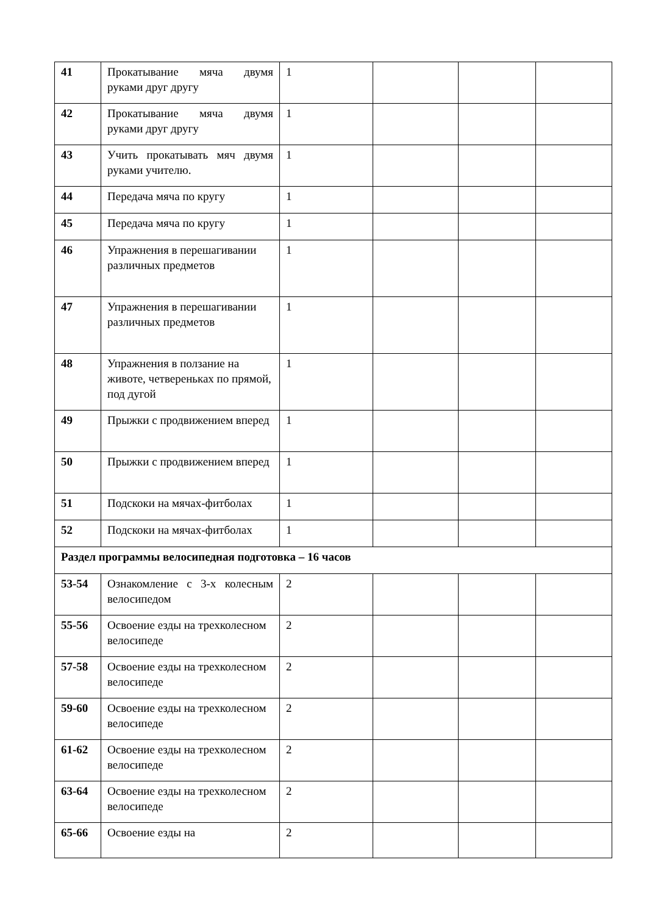| 41 | Прокатывание мяча двумя руками друг другу | 1 | | | |
| 42 | Прокатывание мяча двумя руками друг другу | 1 | | | |
| 43 | Учить прокатывать мяч двумя руками учителю. | 1 | | | |
| 44 | Передача мяча по кругу | 1 | | | |
| 45 | Передача мяча по кругу | 1 | | | |
| 46 | Упражнения в перешагивании различных предметов | 1 | | | |
| 47 | Упражнения в перешагивании различных предметов | 1 | | | |
| 48 | Упражнения в ползание на животе, четвереньках по прямой, под дугой | 1 | | | |
| 49 | Прыжки с продвижением вперед | 1 | | | |
| 50 | Прыжки с продвижением вперед | 1 | | | |
| 51 | Подскоки на мячах-фитболах | 1 | | | |
| 52 | Подскоки на мячах-фитболах | 1 | | | |
| Раздел программы велосипедная подготовка – 16 часов | | | | | |
| 53-54 | Ознакомление с 3-х колесным велосипедом | 2 | | | |
| 55-56 | Освоение езды на трехколесном велосипеде | 2 | | | |
| 57-58 | Освоение езды на трехколесном велосипеде | 2 | | | |
| 59-60 | Освоение езды на трехколесном велосипеде | 2 | | | |
| 61-62 | Освоение езды на трехколесном велосипеде | 2 | | | |
| 63-64 | Освоение езды на трехколесном велосипеде | 2 | | | |
| 65-66 | Освоение езды на | 2 | | | |